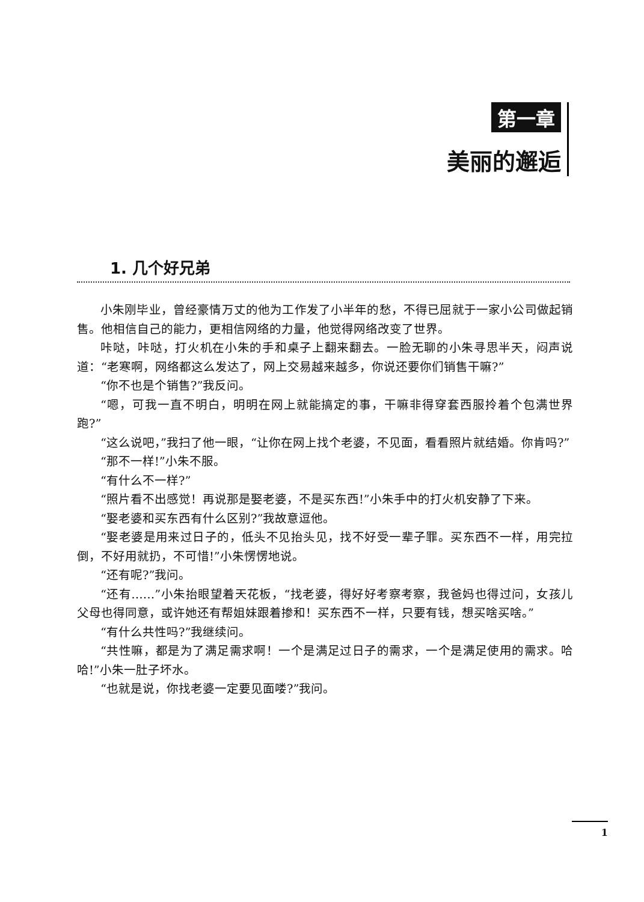第一章
美丽的邂逅
1. 几个好兄弟
小朱刚毕业，曾经豪情万丈的他为工作发了小半年的愁，不得已屈就于一家小公司做起销售。他相信自己的能力，更相信网络的力量，他觉得网络改变了世界。
咔哒，咔哒，打火机在小朱的手和桌子上翻来翻去。一脸无聊的小朱寻思半天，闷声说道：“老寒啊，网络都这么发达了，网上交易越来越多，你说还要你们销售干嘛?”
“你不也是个销售?”我反问。
“嗯，可我一直不明白，明明在网上就能搞定的事，干嘛非得穿套西服拎着个包满世界跑?”
“这么说吧，”我扫了他一眼，“让你在网上找个老婆，不见面，看看照片就结婚。你肯吗?”
“那不一样!”小朱不服。
“有什么不一样?”
“照片看不出感觉！再说那是娶老婆，不是买东西!”小朱手中的打火机安静了下来。
“娶老婆和买东西有什么区别?”我故意逗他。
“娶老婆是用来过日子的，低头不见抬头见，找不好受一辈子罪。买东西不一样，用完拉倒，不好用就扔，不可惜!”小朱愣愣地说。
“还有呢?”我问。
“还有……”小朱抬眼望着天花板，“找老婆，得好好考察考察，我爸妈也得过问，女孩儿父母也得同意，或许她还有帮姐妹跟着掺和！买东西不一样，只要有钱，想买啥买啥。”
“有什么共性吗?”我继续问。
“共性嘛，都是为了满足需求啊！一个是满足过日子的需求，一个是满足使用的需求。哈哈!”小朱一肚子坏水。
“也就是说，你找老婆一定要见面喽?”我问。
1